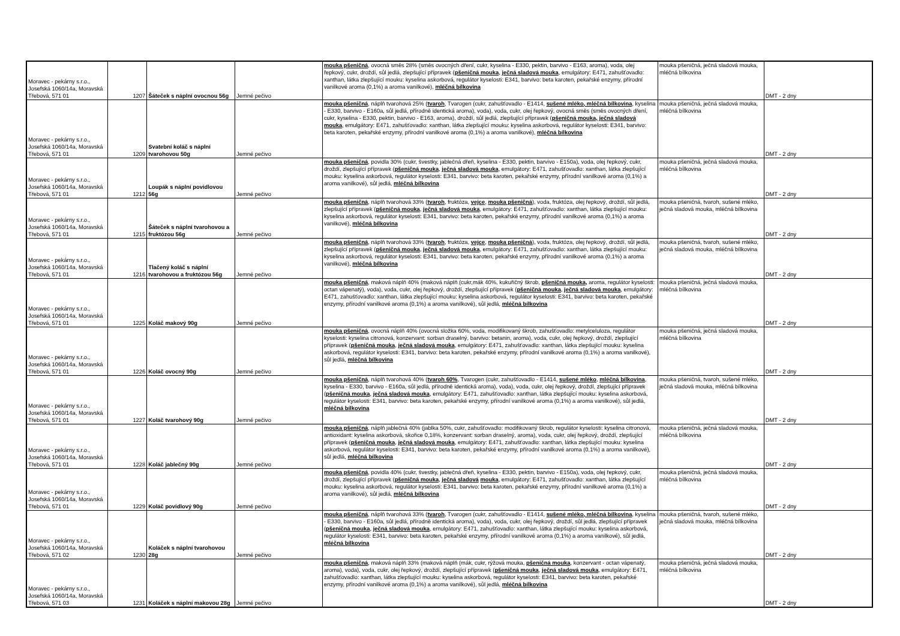| Moravec - pekárny s.r.o., Josefská 1060/14a, Moravská Třebová, 571 01 | 1207 | Šáteček s náplní ovocnou 56g | Jemné pečivo | mouka pšeničná , ovocná směs 28% (směs ovocných dření, cukr, kyselina - E330, pektin, barvivo - E163, aroma), voda, olej řepkový, cukr, droždí, sůl jedlá, zlepšující přípravek ( pšeničná mouka , ječná sladová mouka , emulgátory: E471, zahušťovadlo: xanthan, látka zlepšující mouku: kyselina askorbová, regulátor kyselosti: E341, barvivo: beta karoten, pekařské enzymy, přírodní vanilkové aroma (0,1%) a aroma vanilkové), mléčná bílkovina | mouka pšeničná, ječná sladová mouka, mléčná bílkovina | DMT - 2 dny |
| Moravec - pekárny s.r.o., Josefská 1060/14a, Moravská Třebová, 571 01 | 1209 | Svatební koláč s náplní tvarohovou 50g | Jemné pečivo | mouka pšeničná , náplň tvarohová 25% ( tvaroh , Tvarogen (cukr, zahušťovadlo - E1414, sušené mléko, mléčná bílkovina , kyselina - E330, barvivo - E160a, sůl jedlá, přírodně identická aroma), voda), voda, cukr, olej řepkový, ovocná směs (směs ovocných dření, cukr, kyselina - E330, pektin, barvivo - E163, aroma), droždí, sůl jedlá, zlepšující přípravek ( pšeničná mouka, ječná sladová mouka , emulgátory: E471, zahušťovadlo: xanthan, látka zlepšující mouku: kyselina askorbová, regulátor kyselosti: E341, barvivo: beta karoten, pekařské enzymy, přírodní vanilkové aroma (0,1%) a aroma vanilkové), mléčná bílkovina | mouka pšeničná, ječná sladová mouka, mléčná bílkovina | DMT - 2 dny |
| Moravec - pekárny s.r.o., Josefská 1060/14a, Moravská Třebová, 571 01 | 1212 | Loupák s náplní povidlovou 56g | Jemné pečivo | mouka pšeničná , povidla 30% (cukr, švestky, jablečná dřeň, kyselina - E330, pektin, barvivo - E150a), voda, olej řepkový, cukr, droždí, zlepšující přípravek ( pšeničná mouka , ječná sladová mouka , emulgátory: E471, zahušťovadlo: xanthan, látka zlepšující mouku: kyselina askorbová, regulátor kyselosti: E341, barvivo: beta karoten, pekařské enzymy, přírodní vanilkové aroma (0,1%) a aroma vanilkové), sůl jedlá, mléčná bílkovina | mouka pšeničná, ječná sladová mouka, mléčná bílkovina | DMT - 2 dny |
| Moravec - pekárny s.r.o., Josefská 1060/14a, Moravská Třebová, 571 01 | 1215 | Šáteček s náplní tvarohovou a fruktózou 56g | Jemné pečivo | mouka pšeničná , náplň tvarohová 33% ( tvaroh , fruktóza, vejce , mouka pšeničná ), voda, fruktóza, olej řepkový, droždí, sůl jedlá, zlepšující přípravek ( pšeničná mouka , ječná sladová mouka , emulgátory: E471, zahušťovadlo: xanthan, látka zlepšující mouku: kyselina askorbová, regulátor kyselosti: E341, barvivo: beta karoten, pekařské enzymy, přírodní vanilkové aroma (0,1%) a aroma vanilkové), mléčná bílkovina | mouka pšeničná, tvaroh, sušené mléko, ječná sladová mouka, mléčná bílkovina | DMT - 2 dny |
| Moravec - pekárny s.r.o., Josefská 1060/14a, Moravská Třebová, 571 01 | 1216 | Tlačený koláč s náplní tvarohovou a fruktózou 56g | Jemné pečivo | mouka pšeničná , náplň tvarohová 33% ( tvaroh , fruktóza, vejce , mouka pšeničná ), voda, fruktóza, olej řepkový, droždí, sůl jedlá, zlepšující přípravek ( pšeničná mouka , ječná sladová mouka , emulgátory: E471, zahušťovadlo: xanthan, látka zlepšující mouku: kyselina askorbová, regulátor kyselosti: E341, barvivo: beta karoten, pekařské enzymy, přírodní vanilkové aroma (0,1%) a aroma vanilkové), mléčná bílkovina | mouka pšeničná, tvaroh, sušené mléko, ječná sladová mouka, mléčná bílkovina | DMT - 2 dny |
| Moravec - pekárny s.r.o., Josefská 1060/14a, Moravská Třebová, 571 01 | 1225 | Koláč makový 90g | Jemné pečivo | mouka pšeničná , maková náplň 40% (maková náplň (cukr,mák 40%, kukuřičný škrob, pšeničná mouka, aroma, regulátor kyselosti: octan vápenatý), voda), voda, cukr, olej řepkový, droždí, zlepšující přípravek ( pšeničná mouka , ječná sladová mouka , emulgátory: E471, zahušťovadlo: xanthan, látka zlepšující mouku: kyselina askorbová, regulátor kyselosti: E341, barvivo: beta karoten, pekařské enzymy, přírodní vanilkové aroma (0,1%) a aroma vanilkové), sůl jedlá, mléčná bílkovina | mouka pšeničná, ječná sladová mouka, mléčná bílkovina | DMT - 2 dny |
| Moravec - pekárny s.r.o., Josefská 1060/14a, Moravská Třebová, 571 01 | 1226 | Koláč ovocný 90g | Jemné pečivo | mouka pšeničná , ovocná náplň 40% (ovocná složka 60%, voda, modifikovaný škrob, zahušťovadlo: metylceluloza, regulátor kyselosti: kyselina citronová, konzervant: sorban draselný, barvivo: betanin, aroma), voda, cukr, olej řepkový, droždí, zlepšující přípravek ( pšeničná mouka , ječná sladová mouka , emulgátory: E471, zahušťovadlo: xanthan, látka zlepšující mouku: kyselina askorbová, regulátor kyselosti: E341, barvivo: beta karoten, pekařské enzymy, přírodní vanilkové aroma (0,1%) a aroma vanilkové), sůl jedlá, mléčná bílkovina | mouka pšeničná, ječná sladová mouka, mléčná bílkovina | DMT - 2 dny |
| Moravec - pekárny s.r.o., Josefská 1060/14a, Moravská Třebová, 571 01 | 1227 | Koláč tvarohový 90g | Jemné pečivo | mouka pšeničná , náplň tvarohová 40% ( tvaroh 60% , Tvarogen (cukr, zahušťovadlo - E1414, sušené mléko , mléčná bílkovina , kyselina - E330, barvivo - E160a, sůl jedlá, přírodně identická aroma), voda), voda, cukr, olej řepkový, droždí, zlepšující přípravek ( pšeničná mouka , ječná sladová mouka , emulgátory: E471, zahušťovadlo: xanthan, látka zlepšující mouku: kyselina askorbová, regulátor kyselosti: E341, barvivo: beta karoten, pekařské enzymy, přírodní vanilkové aroma (0,1%) a aroma vanilkové), sůl jedlá, mléčná bílkovina | mouka pšeničná, tvaroh, sušené mléko, ječná sladová mouka, mléčná bílkovina | DMT - 2 dny |
| Moravec - pekárny s.r.o., Josefská 1060/14a, Moravská Třebová, 571 01 | 1228 | Koláč jablečný 90g | Jemné pečivo | mouka pšeničná , náplň jablečná 40% (jablka 50%, cukr, zahušťovadlo: modifikovaný škrob, regulátor kyselosti: kyselina citronová, antioxidant: kyselina askorbová, skořice 0,18%, konzervant: sorban draselný, aroma), voda, cukr, olej řepkový, droždí, zlepšující přípravek ( pšeničná mouka , ječná sladová mouka , emulgátory: E471, zahušťovadlo: xanthan, látka zlepšující mouku: kyselina askorbová, regulátor kyselosti: E341, barvivo: beta karoten, pekařské enzymy, přírodní vanilkové aroma (0,1%) a aroma vanilkové), sůl jedlá, mléčná bílkovina | mouka pšeničná, ječná sladová mouka, mléčná bílkovina | DMT - 2 dny |
| Moravec - pekárny s.r.o., Josefská 1060/14a, Moravská Třebová, 571 01 | 1229 | Koláč povidlový 90g | Jemné pečivo | mouka pšeničná , povidla 40% (cukr, švestky, jablečná dřeň, kyselina - E330, pektin, barvivo - E150a), voda, olej řepkový, cukr, droždí, zlepšující přípravek ( pšeničná mouka , ječná sladová mouka , emulgátory: E471, zahušťovadlo: xanthan, látka zlepšující mouku: kyselina askorbová, regulátor kyselosti: E341, barvivo: beta karoten, pekařské enzymy, přírodní vanilkové aroma (0,1%) a aroma vanilkové), sůl jedlá, mléčná bílkovina | mouka pšeničná, ječná sladová mouka, mléčná bílkovina | DMT - 2 dny |
| Moravec - pekárny s.r.o., Josefská 1060/14a, Moravská Třebová, 571 02 | 1230 | Koláček s náplní tvarohovou 28g | Jemné pečivo | mouka pšeničná , náplň tvarohová 33% ( tvaroh , Tvarogen (cukr, zahušťovadlo - E1414, sušené mléko, mléčná bílkovina , kyselina - E330, barvivo - E160a, sůl jedlá, přírodně identická aroma), voda), voda, cukr, olej řepkový, droždí, sůl jedlá, zlepšující přípravek ( pšeničná mouka , ječná sladová mouka , emulgátory: E471, zahušťovadlo: xanthan, látka zlepšující mouku: kyselina askorbová, regulátor kyselosti: E341, barvivo: beta karoten, pekařské enzymy, přírodní vanilkové aroma (0,1%) a aroma vanilkové), sůl jedlá, mléčná bílkovina | mouka pšeničná, tvaroh, sušené mléko, ječná sladová mouka, mléčná bílkovina | DMT - 2 dny |
| Moravec - pekárny s.r.o., Josefská 1060/14a, Moravská Třebová, 571 03 | 1231 | Koláček s náplní makovou 28g | Jemné pečivo | mouka pšeničná , maková náplň 33% (maková náplň (mák, cukr, rýžová mouka, pšeničná mouka , konzervant - octan vápenatý, aroma), voda), voda, cukr, olej řepkový, droždí, zlepšující přípravek ( pšeničná mouka , ječná sladová mouka , emulgátory: E471, zahušťovadlo: xanthan, látka zlepšující mouku: kyselina askorbová, regulátor kyselosti: E341, barvivo: beta karoten, pekařské enzymy, přírodní vanilkové aroma (0,1%) a aroma vanilkové), sůl jedlá, mléčná bílkovina | mouka pšeničná, ječná sladová mouka, mléčná bílkovina | DMT - 2 dny |